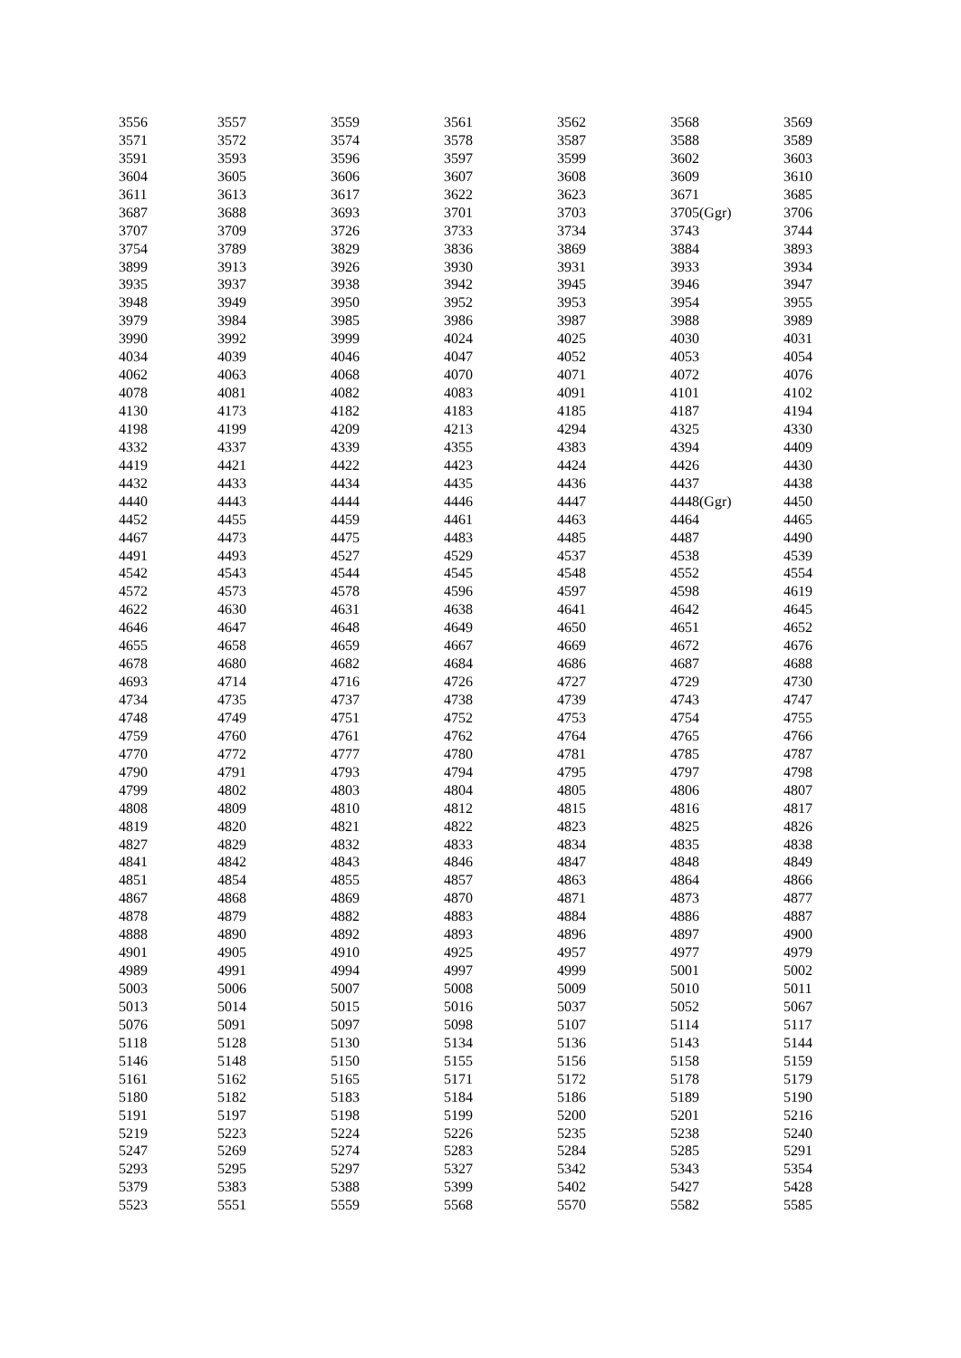| 3556 | 3557 | 3559 | 3561 | 3562 | 3568 | 3569 |
| 3571 | 3572 | 3574 | 3578 | 3587 | 3588 | 3589 |
| 3591 | 3593 | 3596 | 3597 | 3599 | 3602 | 3603 |
| 3604 | 3605 | 3606 | 3607 | 3608 | 3609 | 3610 |
| 3611 | 3613 | 3617 | 3622 | 3623 | 3671 | 3685 |
| 3687 | 3688 | 3693 | 3701 | 3703 | 3705(Ggr) | 3706 |
| 3707 | 3709 | 3726 | 3733 | 3734 | 3743 | 3744 |
| 3754 | 3789 | 3829 | 3836 | 3869 | 3884 | 3893 |
| 3899 | 3913 | 3926 | 3930 | 3931 | 3933 | 3934 |
| 3935 | 3937 | 3938 | 3942 | 3945 | 3946 | 3947 |
| 3948 | 3949 | 3950 | 3952 | 3953 | 3954 | 3955 |
| 3979 | 3984 | 3985 | 3986 | 3987 | 3988 | 3989 |
| 3990 | 3992 | 3999 | 4024 | 4025 | 4030 | 4031 |
| 4034 | 4039 | 4046 | 4047 | 4052 | 4053 | 4054 |
| 4062 | 4063 | 4068 | 4070 | 4071 | 4072 | 4076 |
| 4078 | 4081 | 4082 | 4083 | 4091 | 4101 | 4102 |
| 4130 | 4173 | 4182 | 4183 | 4185 | 4187 | 4194 |
| 4198 | 4199 | 4209 | 4213 | 4294 | 4325 | 4330 |
| 4332 | 4337 | 4339 | 4355 | 4383 | 4394 | 4409 |
| 4419 | 4421 | 4422 | 4423 | 4424 | 4426 | 4430 |
| 4432 | 4433 | 4434 | 4435 | 4436 | 4437 | 4438 |
| 4440 | 4443 | 4444 | 4446 | 4447 | 4448(Ggr) | 4450 |
| 4452 | 4455 | 4459 | 4461 | 4463 | 4464 | 4465 |
| 4467 | 4473 | 4475 | 4483 | 4485 | 4487 | 4490 |
| 4491 | 4493 | 4527 | 4529 | 4537 | 4538 | 4539 |
| 4542 | 4543 | 4544 | 4545 | 4548 | 4552 | 4554 |
| 4572 | 4573 | 4578 | 4596 | 4597 | 4598 | 4619 |
| 4622 | 4630 | 4631 | 4638 | 4641 | 4642 | 4645 |
| 4646 | 4647 | 4648 | 4649 | 4650 | 4651 | 4652 |
| 4655 | 4658 | 4659 | 4667 | 4669 | 4672 | 4676 |
| 4678 | 4680 | 4682 | 4684 | 4686 | 4687 | 4688 |
| 4693 | 4714 | 4716 | 4726 | 4727 | 4729 | 4730 |
| 4734 | 4735 | 4737 | 4738 | 4739 | 4743 | 4747 |
| 4748 | 4749 | 4751 | 4752 | 4753 | 4754 | 4755 |
| 4759 | 4760 | 4761 | 4762 | 4764 | 4765 | 4766 |
| 4770 | 4772 | 4777 | 4780 | 4781 | 4785 | 4787 |
| 4790 | 4791 | 4793 | 4794 | 4795 | 4797 | 4798 |
| 4799 | 4802 | 4803 | 4804 | 4805 | 4806 | 4807 |
| 4808 | 4809 | 4810 | 4812 | 4815 | 4816 | 4817 |
| 4819 | 4820 | 4821 | 4822 | 4823 | 4825 | 4826 |
| 4827 | 4829 | 4832 | 4833 | 4834 | 4835 | 4838 |
| 4841 | 4842 | 4843 | 4846 | 4847 | 4848 | 4849 |
| 4851 | 4854 | 4855 | 4857 | 4863 | 4864 | 4866 |
| 4867 | 4868 | 4869 | 4870 | 4871 | 4873 | 4877 |
| 4878 | 4879 | 4882 | 4883 | 4884 | 4886 | 4887 |
| 4888 | 4890 | 4892 | 4893 | 4896 | 4897 | 4900 |
| 4901 | 4905 | 4910 | 4925 | 4957 | 4977 | 4979 |
| 4989 | 4991 | 4994 | 4997 | 4999 | 5001 | 5002 |
| 5003 | 5006 | 5007 | 5008 | 5009 | 5010 | 5011 |
| 5013 | 5014 | 5015 | 5016 | 5037 | 5052 | 5067 |
| 5076 | 5091 | 5097 | 5098 | 5107 | 5114 | 5117 |
| 5118 | 5128 | 5130 | 5134 | 5136 | 5143 | 5144 |
| 5146 | 5148 | 5150 | 5155 | 5156 | 5158 | 5159 |
| 5161 | 5162 | 5165 | 5171 | 5172 | 5178 | 5179 |
| 5180 | 5182 | 5183 | 5184 | 5186 | 5189 | 5190 |
| 5191 | 5197 | 5198 | 5199 | 5200 | 5201 | 5216 |
| 5219 | 5223 | 5224 | 5226 | 5235 | 5238 | 5240 |
| 5247 | 5269 | 5274 | 5283 | 5284 | 5285 | 5291 |
| 5293 | 5295 | 5297 | 5327 | 5342 | 5343 | 5354 |
| 5379 | 5383 | 5388 | 5399 | 5402 | 5427 | 5428 |
| 5523 | 5551 | 5559 | 5568 | 5570 | 5582 | 5585 |